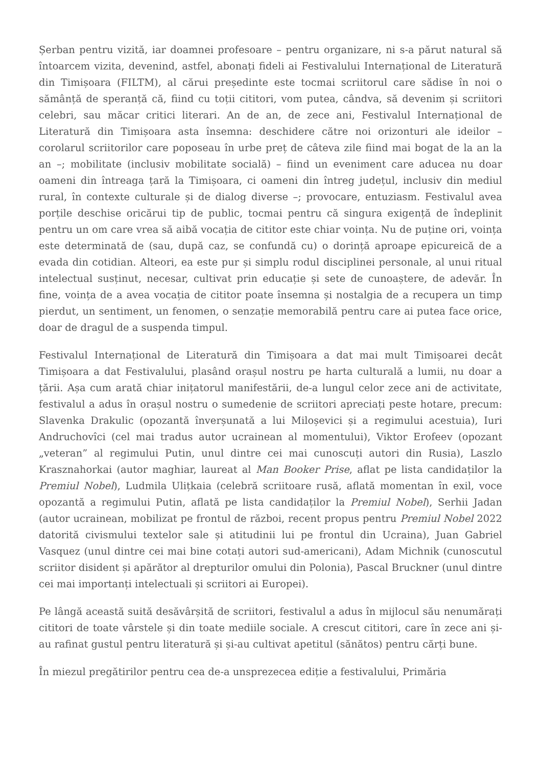Șerban pentru vizită, iar doamnei profesoare – pentru organizare, ni s-a părut natural să întoarcem vizita, devenind, astfel, abonați fideli ai Festivalului Internațional de Literatură din Timișoara (FILTM), al cărui președinte este tocmai scriitorul care sădise în noi o sămânță de speranță că, fiind cu toții cititori, vom putea, cândva, să devenim și scriitori celebri, sau măcar critici literari. An de an, de zece ani, Festivalul Internațional de Literatură din Timișoara asta însemna: deschidere către noi orizonturi ale ideilor – corolarul scriitorilor care poposeau în urbe preț de câteva zile fiind mai bogat de la an la an –; mobilitate (inclusiv mobilitate socială) – fiind un eveniment care aducea nu doar oameni din întreaga țară la Timișoara, ci oameni din întreg județul, inclusiv din mediul rural, în contexte culturale și de dialog diverse –; provocare, entuziasm. Festivalul avea porțile deschise oricărui tip de public, tocmai pentru că singura exigență de îndeplinit pentru un om care vrea să aibă vocația de cititor este chiar voința. Nu de puține ori, voința este determinată de (sau, după caz, se confundă cu) o dorință aproape epicureică de a evada din cotidian. Alteori, ea este pur și simplu rodul disciplinei personale, al unui ritual intelectual susținut, necesar, cultivat prin educație și sete de cunoaștere, de adevăr. În fine, voința de a avea vocația de cititor poate însemna și nostalgia de a recupera un timp pierdut, un sentiment, un fenomen, o senzație memorabilă pentru care ai putea face orice, doar de dragul de a suspenda timpul.
Festivalul Internațional de Literatură din Timișoara a dat mai mult Timișoarei decât Timișoara a dat Festivalului, plasând orașul nostru pe harta culturală a lumii, nu doar a țării. Așa cum arată chiar inițatorul manifestării, de-a lungul celor zece ani de activitate, festivalul a adus în orașul nostru o sumedenie de scriitori apreciați peste hotare, precum: Slavenka Drakulic (opozantă înverșunată a lui Miloșevici și a regimului acestuia), Iuri Andruchovîci (cel mai tradus autor ucrainean al momentului), Viktor Erofeev (opozant „veteran” al regimului Putin, unul dintre cei mai cunoscuți autori din Rusia), Laszlo Krasznahorkai (autor maghiar, laureat al Man Booker Prise, aflat pe lista candidaților la Premiul Nobel), Ludmila Ulițkaia (celebră scriitoare rusă, aflată momentan în exil, voce opozantă a regimului Putin, aflată pe lista candidaților la Premiul Nobel), Serhii Jadan (autor ucrainean, mobilizat pe frontul de război, recent propus pentru Premiul Nobel 2022 datorită civismului textelor sale și atitudinii lui pe frontul din Ucraina), Juan Gabriel Vasquez (unul dintre cei mai bine cotați autori sud-americani), Adam Michnik (cunoscutul scriitor disident și apărător al drepturilor omului din Polonia), Pascal Bruckner (unul dintre cei mai importanți intelectuali și scriitori ai Europei).
Pe lângă această suită desăvârșită de scriitori, festivalul a adus în mijlocul său nenumărați cititori de toate vârstele și din toate mediile sociale. A crescut cititori, care în zece ani și-au rafinat gustul pentru literatură și și-au cultivat apetitul (sănătos) pentru cărți bune.
În miezul pregătirilor pentru cea de-a unsprezecea ediție a festivalului, Primăria